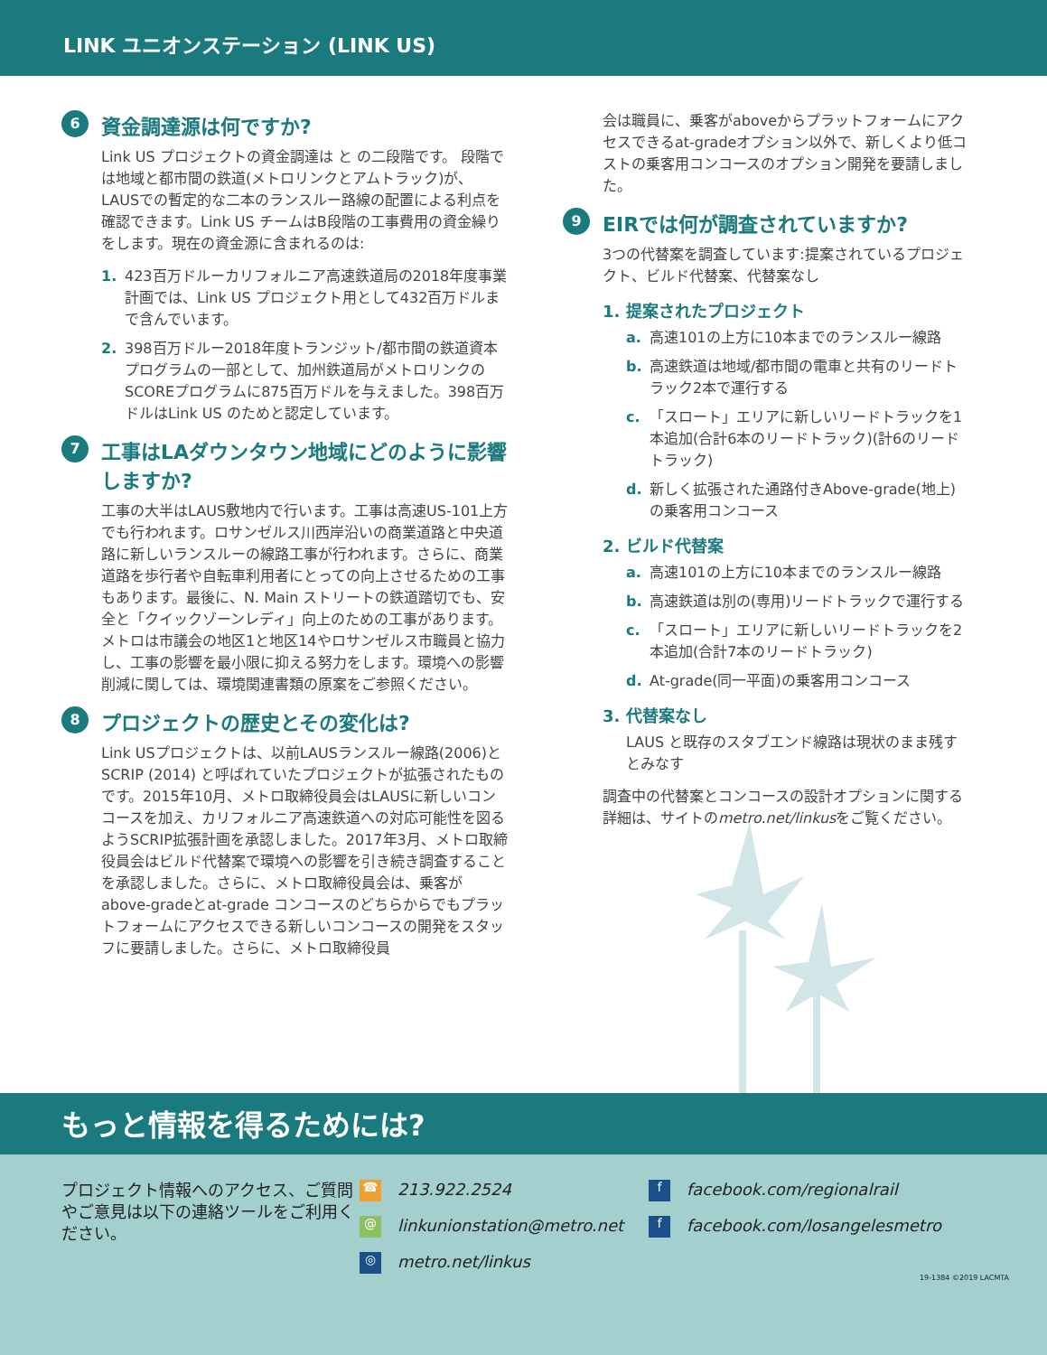LINK ユニオンステーション (LINK US)
6 資金調達源は何ですか?
Link US プロジェクトの資金調達は と の二段階です。 段階では地域と都市間の鉄道(メトロリンクとアムトラック)が、LAUSでの暫定的な二本のランスルー路線の配置による利点を確認できます。Link US チームはB段階の工事費用の資金繰りをします。現在の資金源に含まれるのは:
1. 423百万ドルーカリフォルニア高速鉄道局の2018年度事業計画では、Link US プロジェクト用として432百万ドルまで含んでいます。
2. 398百万ドルー2018年度トランジット/都市間の鉄道資本プログラムの一部として、加州鉄道局がメトロリンクのSCOREプログラムに875百万ドルを与えました。398百万ドルはLink US のためと認定しています。
7 工事はLAダウンタウン地域にどのように影響しますか?
工事の大半はLAUS敷地内で行います。工事は高速US-101上方でも行われます。ロサンゼルス川西岸沿いの商業道路と中央道路に新しいランスルーの線路工事が行われます。さらに、商業道路を歩行者や自転車利用者にとっての向上させるための工事もあります。最後に、N. Main ストリートの鉄道踏切でも、安全と「クイックゾーンレディ」向上のための工事があります。メトロは市議会の地区1と地区14やロサンゼルス市職員と協力し、工事の影響を最小限に抑える努力をします。環境への影響削減に関しては、環境関連書類の原案をご参照ください。
8 プロジェクトの歴史とその変化は?
Link USプロジェクトは、以前LAUSランスルー線路(2006)とSCRIP (2014) と呼ばれていたプロジェクトが拡張されたものです。2015年10月、メトロ取締役員会はLAUSに新しいコンコースを加え、カリフォルニア高速鉄道への対応可能性を図るようSCRIP拡張計画を承認しました。2017年3月、メトロ取締役員会はビルド代替案で環境への影響を引き続き調査することを承認しました。さらに、メトロ取締役員会は、乗客がabove-gradeとat-grade コンコースのどちらからでもプラットフォームにアクセスできる新しいコンコースの開発をスタッフに要請しました。さらに、メトロ取締役員
会は職員に、乗客がaboveからプラットフォームにアクセスできるat-gradeオプション以外で、新しくより低コストの乗客用コンコースのオプション開発を要請しました。
9 EIRでは何が調査されていますか?
3つの代替案を調査しています:提案されているプロジェクト、ビルド代替案、代替案なし
1. 提案されたプロジェクト
a. 高速101の上方に10本までのランスルー線路
b. 高速鉄道は地域/都市間の電車と共有のリードトラック2本で運行する
c. 「スロート」エリアに新しいリードトラックを1本追加(合計6本のリードトラック)(計6のリードトラック)
d. 新しく拡張された通路付きAbove-grade(地上)の乗客用コンコース
2. ビルド代替案
a. 高速101の上方に10本までのランスルー線路
b. 高速鉄道は別の(専用)リードトラックで運行する
c. 「スロート」エリアに新しいリードトラックを2本追加(合計7本のリードトラック)
d. At-grade(同一平面)の乗客用コンコース
3. 代替案なし
LAUS と既存のスタブエンド線路は現状のまま残すとみなす
調査中の代替案とコンコースの設計オプションに関する詳細は、サイトのmetro.net/linkusをご覧ください。
もっと情報を得るためには?
プロジェクト情報へのアクセス、ご質問やご意見は以下の連絡ツールをご利用ください。
☎ 213.922.2524
@ linkunionstation@metro.net
◎ metro.net/linkus
ffacebook.com/regionalrail
ffacebook.com/losangelesmetro
19-1384 ©2019 LACMTA